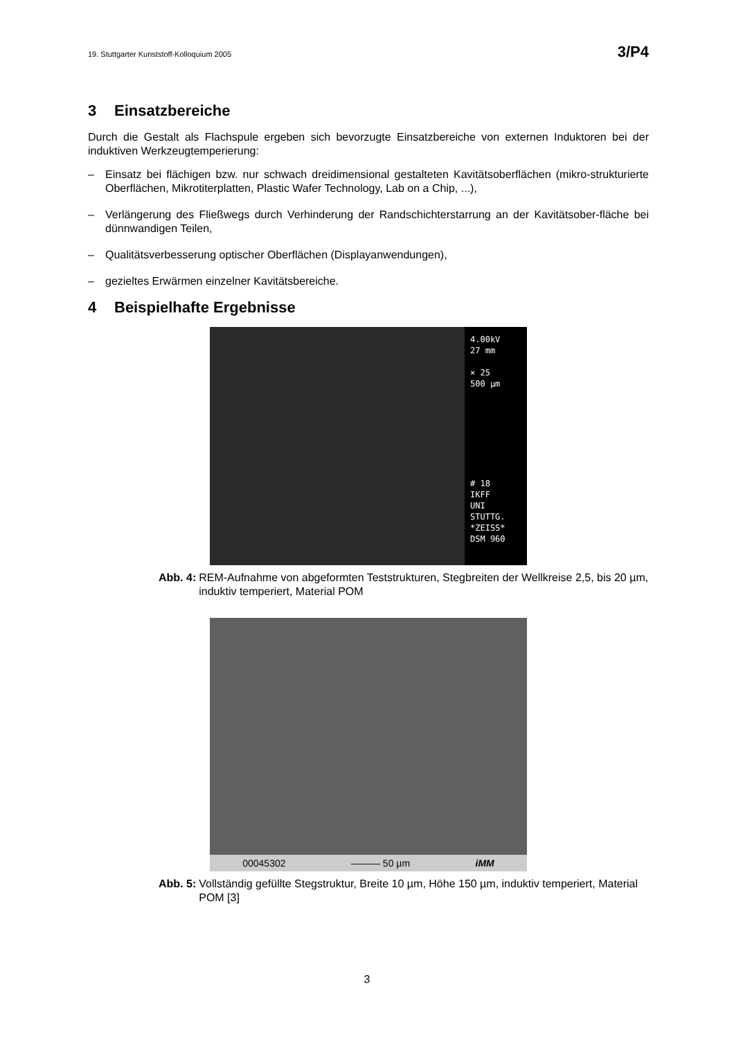19. Stuttgarter Kunststoff-Kolloquium 2005 3/P4
3 Einsatzbereiche
Durch die Gestalt als Flachspule ergeben sich bevorzugte Einsatzbereiche von externen Induktoren bei der induktiven Werkzeugtemperierung:
– Einsatz bei flächigen bzw. nur schwach dreidimensional gestalteten Kavitätsoberflächen (mikro-strukturierte Oberflächen, Mikrotiterplatten, Plastic Wafer Technology, Lab on a Chip, ...),
– Verlängerung des Fließwegs durch Verhinderung der Randschichterstarrung an der Kavitätsober-fläche bei dünnwandigen Teilen,
– Qualitätsverbesserung optischer Oberflächen (Displayanwendungen),
– gezieltes Erwärmen einzelner Kavitätsbereiche.
4 Beispielhafte Ergebnisse
4.00kV
27 mm
× 25
500 µm
# 18
IKFF
UNI STUTTG.
*ZEISS*
DSM 960
Abb. 4: REM-Aufnahme von abgeformten Teststrukturen, Stegbreiten der Wellkreise 2,5, bis 20 µm, induktiv temperiert, Material POM
00045302 ——— 50 µm iMM
Abb. 5: Vollständig gefüllte Stegstruktur, Breite 10 µm, Höhe 150 µm, induktiv temperiert, Material POM [3]
3